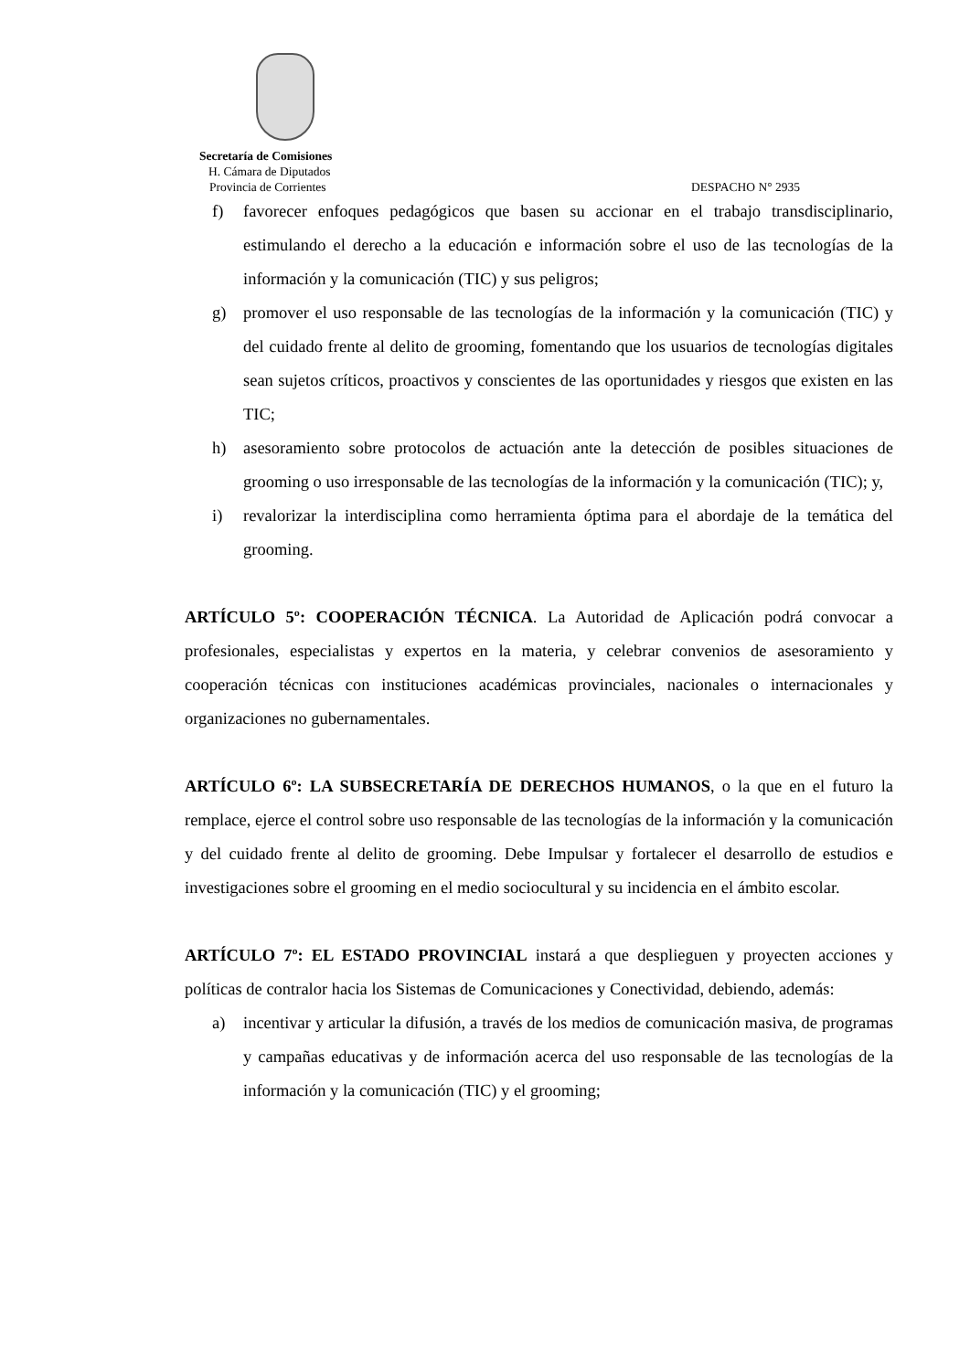Secretaría de Comisiones
H. Cámara de Diputados
Provincia de Corrientes DESPACHO N° 2935
f) favorecer enfoques pedagógicos que basen su accionar en el trabajo transdisciplinario, estimulando el derecho a la educación e información sobre el uso de las tecnologías de la información y la comunicación (TIC) y sus peligros;
g) promover el uso responsable de las tecnologías de la información y la comunicación (TIC) y del cuidado frente al delito de grooming, fomentando que los usuarios de tecnologías digitales sean sujetos críticos, proactivos y conscientes de las oportunidades y riesgos que existen en las TIC;
h) asesoramiento sobre protocolos de actuación ante la detección de posibles situaciones de grooming o uso irresponsable de las tecnologías de la información y la comunicación (TIC); y,
i) revalorizar la interdisciplina como herramienta óptima para el abordaje de la temática del grooming.
ARTÍCULO 5º: COOPERACIÓN TÉCNICA. La Autoridad de Aplicación podrá convocar a profesionales, especialistas y expertos en la materia, y celebrar convenios de asesoramiento y cooperación técnicas con instituciones académicas provinciales, nacionales o internacionales y organizaciones no gubernamentales.
ARTÍCULO 6º: LA SUBSECRETARÍA DE DERECHOS HUMANOS, o la que en el futuro la remplace, ejerce el control sobre uso responsable de las tecnologías de la información y la comunicación y del cuidado frente al delito de grooming. Debe Impulsar y fortalecer el desarrollo de estudios e investigaciones sobre el grooming en el medio sociocultural y su incidencia en el ámbito escolar.
ARTÍCULO 7º: EL ESTADO PROVINCIAL instará a que desplieguen y proyecten acciones y políticas de contralor hacia los Sistemas de Comunicaciones y Conectividad, debiendo, además:
a) incentivar y articular la difusión, a través de los medios de comunicación masiva, de programas y campañas educativas y de información acerca del uso responsable de las tecnologías de la información y la comunicación (TIC) y el grooming;